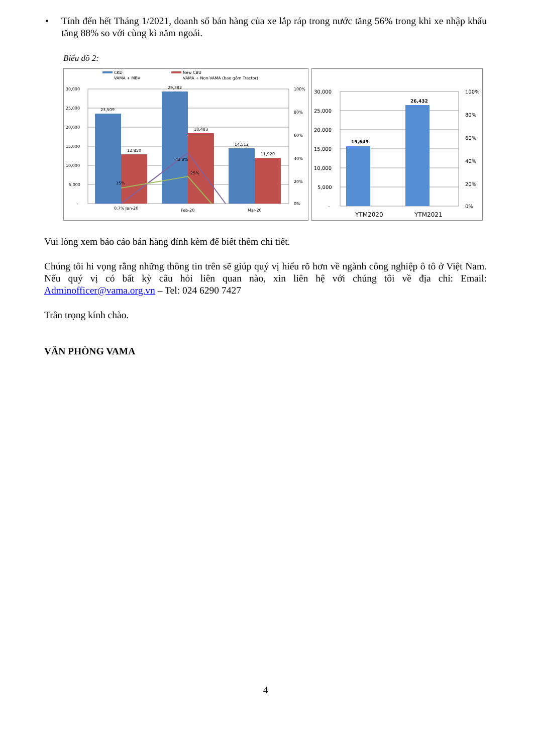• Tính đến hết Tháng 1/2021, doanh số bán hàng của xe lắp ráp trong nước tăng 56% trong khi xe nhập khẩu tăng 88% so với cùng kì năm ngoái.
Biểu đồ 2:
CKD
VAMA + MBV
New CBU
VAMA + Non-VAMA (bao gồm Tractor)
30,000
25,000
20,000
15,000
10,000
5,000
-
100%
80%
60%
40%
20%
0%
23,509
12,850
29,382
18,483
14,512
11,920
15%
43.8%
25%
0.7% Jan-20
Feb-20
Mar-20
30,000
25,000
20,000
15,000
10,000
5,000
-
100%
80%
60%
40%
20%
0%
15,649
26,432
YTM2020
YTM2021
Vui lòng xem báo cáo bán hàng đính kèm để biết thêm chi tiết.
Chúng tôi hi vọng rằng những thông tin trên sẽ giúp quý vị hiểu rõ hơn về ngành công nghiệp ô tô ở Việt Nam. Nếu quý vị có bất kỳ câu hỏi liên quan nào, xin liên hệ với chúng tôi về địa chỉ: Email: Adminofficer@vama.org.vn – Tel: 024 6290 7427
Trân trọng kính chào.
VĂN PHÒNG VAMA
4